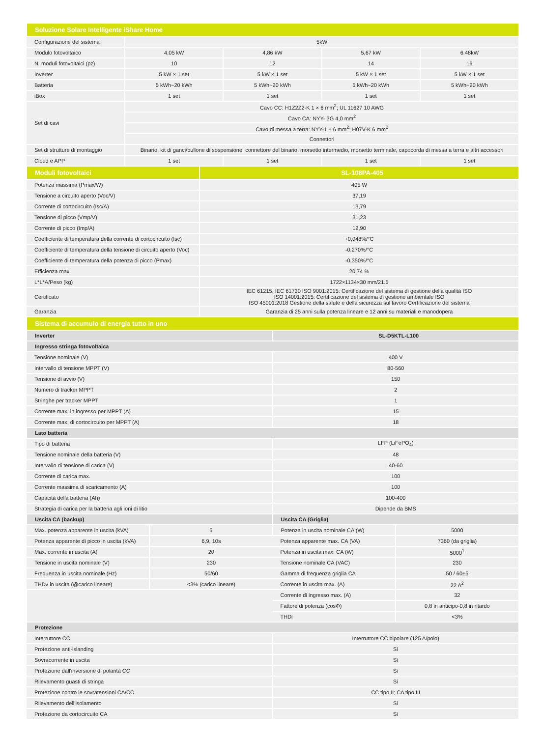| Soluzione Solare Intelligente iShare Home | | | | |
| --- | --- | --- | --- | --- |
| Configurazione del sistema | 5kW | | | |
| Modulo fotovoltaico | 4,05 kW | 4,86 kW | 5,67 kW | 6.48kW |
| N. moduli fotovoltaici (pz) | 10 | 12 | 14 | 16 |
| Inverter | 5 kW × 1 set | 5 kW × 1 set | 5 kW × 1 set | 5 kW × 1 set |
| Batteria | 5 kWh~20 kWh | 5 kWh~20 kWh | 5 kWh~20 kWh | 5 kWh~20 kWh |
| iBox | 1 set | 1 set | 1 set | 1 set |
| Set di cavi | Cavo CC: H1Z2Z2-K 1 × 6 mm<sup>2</sup>; UL 11627 10 AWG | | | |
| | Cavo CA: NYY- 3G 4,0 mm<sup>2</sup> | | | |
| | Cavo di messa a terra: NYY-1 × 6 mm<sup>2</sup>; H07V-K 6 mm<sup>2</sup> | | | |
| | Connettori | | | |
| Set di strutture di montaggio | Binario, kit di ganci/bullone di sospensione, connettore del binario, morsetto intermedio, morsetto terminale, capocorda di messa a terra e altri accessori | | | |
| Cloud e APP | 1 set | 1 set | 1 set | 1 set |
| Moduli fotovoltaici | SL-108PA-405 |
| --- | --- |
| Potenza massima (Pmax/W) | 405 W |
| Tensione a circuito aperto (Voc/V) | 37,19 |
| Corrente di cortocircuito (Isc/A) | 13,79 |
| Tensione di picco (Vmp/V) | 31,23 |
| Corrente di picco (Imp/A) | 12,90 |
| Coefficiente di temperatura della corrente di cortocircuito (Isc) | +0,048%/°C |
| Coefficiente di temperatura della tensione di circuito aperto (Voc) | -0,270%/°C |
| Coefficiente di temperatura della potenza di picco (Pmax) | -0,350%/°C |
| Efficienza max. | 20,74 % |
| L*L*A/Peso (kg) | 1722×1134×30 mm/21.5 |
| Certificato | IEC 61215, IEC 61730 ISO 9001:2015: Certificazione del sistema di gestione della qualità ISO ISO 14001:2015: Certificazione del sistema di gestione ambientale ISO ISO 45001:2018 Gestione della salute e della sicurezza sul lavoro Certificazione del sistema |
| Garanzia | Garanzia di 25 anni sulla potenza lineare e 12 anni su materiali e manodopera |
| Sistema di accumulo di energia tutto in uno | |
| --- | --- |
| Inverter | SL-D5KTL-L100 |
| Ingresso stringa fotovoltaica | |
| Tensione nominale (V) | 400 V |
| Intervallo di tensione MPPT (V) | 80-560 |
| Tensione di avvio (V) | 150 |
| Numero di tracker MPPT | 2 |
| Stringhe per tracker MPPT | 1 |
| Corrente max. in ingresso per MPPT (A) | 15 |
| Corrente max. di cortocircuito per MPPT (A) | 18 |
| Lato batteria | |
| Tipo di batteria | LFP (LiFePO<sub>4</sub>) |
| Tensione nominale della batteria (V) | 48 |
| Intervallo di tensione di carica (V) | 40-60 |
| Corrente di carica max. | 100 |
| Corrente massima di scaricamento (A) | 100 |
| Capacità della batteria (Ah) | 100-400 |
| Strategia di carica per la batteria agli ioni di litio | Dipende da BMS |
| Uscita CA (backup) | | Uscita CA (Griglia) | |
| Max. potenza apparente in uscita (kVA) | 5 | Potenza in uscita nominale CA (W) | 5000 |
| Potenza apparente di picco in uscita (kVA) | 6,9, 10s | Potenza apparente max. CA (VA) | 7360 (da griglia) |
| Max. corrente in uscita (A) | 20 | Potenza in uscita max. CA (W) | 5000<sup>1</sup> |
| Tensione in uscita nominale (V) | 230 | Tensione nominale CA (VAC) | 230 |
| Frequenza in uscita nominale (Hz) | 50/60 | Gamma di frequenza griglia CA | 50 / 60±5 |
| THDv in uscita (@carico lineare) | <3% (carico lineare) | Corrente in uscita max. (A) | 22 A<sup>2</sup> |
| | | Corrente di ingresso max. (A) | 32 |
| | | Fattore di potenza (cosΦ) | 0,8 in anticipo-0,8 in ritardo |
| | | THDi | <3% |
| Protezione | |
| Interruttore CC | Interruttore CC bipolare (125 A/polo) |
| Protezione anti-islanding | Sì |
| Sovracorrente in uscita | Sì |
| Protezione dall'inversione di polarità CC | Sì |
| Rilevamento guasti di stringa | Sì |
| Protezione contro le sovratensioni CA/CC | CC tipo II; CA tipo III |
| Rilevamento dell'isolamento | Sì |
| Protezione da cortocircuito CA | Sì |